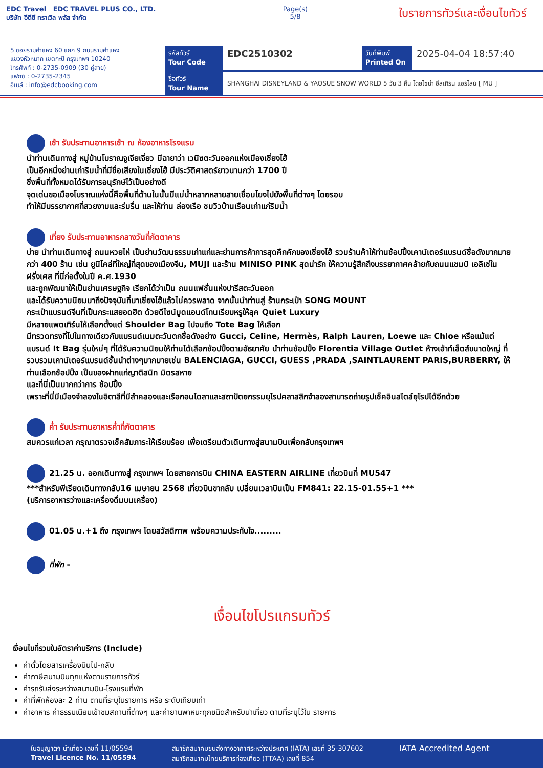EDC Travel EDC TRAVEL PLUS CO., LTD.
บริษัท อีดีซี ทราเวิล พลัส จำกัด
Page(s)
5/8
ใบรายการทัวร์และเงื่อนไขทัวร์
5 ซอยรามคำแหง 60 แยก 9 ถนนรามคำแหง
แขวงหัวหมาก เขตกะปิ กรุงเทพฯ 10240
โทรศัพท์ : 0-2735-0909 (30 คู่สาย)
แฟกซ์ : 0-2735-2345
อีเมล์ : info@edcbooking.com
รหัสทัวร์
Tour Code
EDC2510302
วันที่พิมพ์
Printed On
2025-04-04 18:57:40
ชื่อทัวร์
Tour Name
SHANGHAI DISNEYLAND & YAOSUE SNOW WORLD 5 วัน 3 คืน โดยไชน่า อีสเทิร์น แอร์ไลน์ [ MU ]
เช้า รับประทานอาหารเช้า ณ ห้องอาหารโรงแรม
นำท่านเดินทางสู่ หมู่บ้านโบราณจูเจียเจี่ยว มีฉายาว่า เวนิซตะวันออกแห่งเมืองเซี่ยงไฮ้
เป็นอีกหนึ่งย่านเก่าริมน้ำที่มีชื่อเสียงในเซี่ยงไฮ้ มีประวัติศาสตร์ยาวนานกว่า 1700 ปี
ซึ่งพื้นที่ทั้งหมดได้รับการอนุรักษ์ไว้เป็นอย่างดี
จุดเด่นขอเมืองโบราณแห่งนี้คือพื้นที่ด้านในนั้นมีแม่น้ำหลากหลายสายเชื่อมโยงไปยังพื้นที่ต่างๆ โดยรอบ
ทำให้มีบรรยากาศที่สวยงามและร่มรื่น และให้ท่าน ล่องเรือ ชมวิวบ้านเรือนเก่าแก่ริมน้ำ
เที่ยง รับประทานอาหารกลางวันที่ภัตตาคาร
บ่าย นำท่านเดินทางสู่ ถนนหวยไห่ เป็นย่านวัฒนธรรมเก่าแก่และย่านการค้าการสุดคึกคักของเซี่ยงไฮ้ รวมร้านค้าให้ท่านช้อปปิ้งเคาน์เตอร์แบรนด์ชื่อดังมากมายกว่า 400 ร้าน เช่น ยูนิโคล่ที่ใหญ่ที่สุดของเมืองจีน, MUJI และร้าน MINISO PINK สุดน่ารัก ให้ความรู้สึกถึงบรรยากาศคล้ายกับถนนแชมป์ เอลิเซ่ในฝรั่งเศส ที่นี่ก่อตั้งในปี ค.ศ.1930
และถูกพัฒนาให้เป็นย่านเศรษฐกิจ เรียกได้ว่าเป็น ถนนแฟชั่นแห่งปารีสตะวันออก
และได้รับความนิยมมาถึงปัจจุบันที่มาเซี่ยงไฮ้แล้วไม่ควรพลาด จากนั้นนำท่านสู่ ร้านกระเป๋า SONG MOUNT
กระเป๋าแบรนด์จีนที่เป็นกระแสยอดฮิต ด้วยดีไซน์มูดแอนด์โทนเรียบหรูให้ลุค Quiet Luxury
มีหลายแพตเทิร์นให้เลือกตั้งแต่ Shoulder Bag ไปจนถึง Tote Bag ให้เลือก
มีทรวดทรงที่ไปในทางเดียวกับแบรนด์เนมตะวันตกชื่อดังอย่าง Gucci, Celine, Hermès, Ralph Lauren, Loewe และ Chloe หรือแม้แต่แบรนด์ It Bag รุ่นใหม่ๆ ที่ได้รับความนิยมให้ท่านได้เลือกช้อปปิ้งตามอัธยาศัย นำท่านช้อปปิ้ง Florentia Village Outlet ห้างเอ้าท์เล็ตส์ขนาดใหญ่ ที่รวบรวมเคาน์เตอร์แบรนด์ชั้นนำต่างๆมากมายเช่น BALENCIAGA, GUCCI, GUESS ,PRADA ,SAINTLAURENT PARIS,BURBERRY, ให้ท่านเลือกช้อปปิ้ง เป็นของฝากแก่ญาติสนิท มิตรสหาย
และที่นี่เป็นมากกว่าการ ช้อปปิ้ง
เพราะที่นี่มีเมืองจำลองในอิตาลีที่มีลำคลองและเรือกอนโดลาและสถาปัตยกรรมยุโรปคลาสสิกจำลองสามารถถ่ายรูปเช็คอินสไตล์ยุโรปได้อีกด้วย
ค่ำ รับประทานอาหารค่ำที่ภัตตาคาร
สมควรแก่เวลา กรุณาตรวจเช็คสัมภาระให้เรียบร้อย เพื่อเตรียมตัวเดินทางสู่สนามบินเพื่อกลับกรุงเทพฯ
21.25 น. ออกเดินทางสู่ กรุงเทพฯ โดยสายการบิน CHINA EASTERN AIRLINE เที่ยวบินที่ MU547
***สำหรับพีเรียดเดินทางกลับ16 เมษายน 2568 เที่ยวบินขากลับ เปลี่ยนเวลาบินเป็น FM841: 22.15-01.55+1 ***
(บริการอาหารว่างและเครื่องดื่มบนเครื่อง)
01.05 น.+1 ถึง กรุงเทพฯ โดยสวัสดิภาพ พร้อมความประทับใจ.........
ที่พัก -
เงื่อนไขโปรแกรมทัวร์
เงื่อนไขที่รวมในอัตราค่าบริการ (Include)
ค่าตั๋วโดยสารเครื่องบินไป-กลับ
ค่าภาษีสนามบินทุกแห่งตามรายการทัวร์
ค่ารถรับส่งระหว่างสนามบิน-โรงแรมที่พัก
ค่าที่พักห้องละ 2 ท่าน ตามที่ระบุในรายการ หรือ ระดับเทียบเท่า
ค่าอาหาร ค่าธรรมเนียมเข้าชมสถานที่ต่างๆ และค่ายานพาหนะทุกชนิดสำหรับนำเที่ยว ตามที่ระบุไว้ใน รายการ
ใบอนุญาตฯ นำเที่ยว เลขที่ 11/05594
Travel Licence No. 11/05594
สมาชิกสมาคมขนส่งทางอากาศระหว่างประเทศ (IATA) เลขที่ 35-307602
สมาชิกสมาคมไทยบริการท่องเที่ยว (TTAA) เลขที่ 854
IATA Accredited Agent